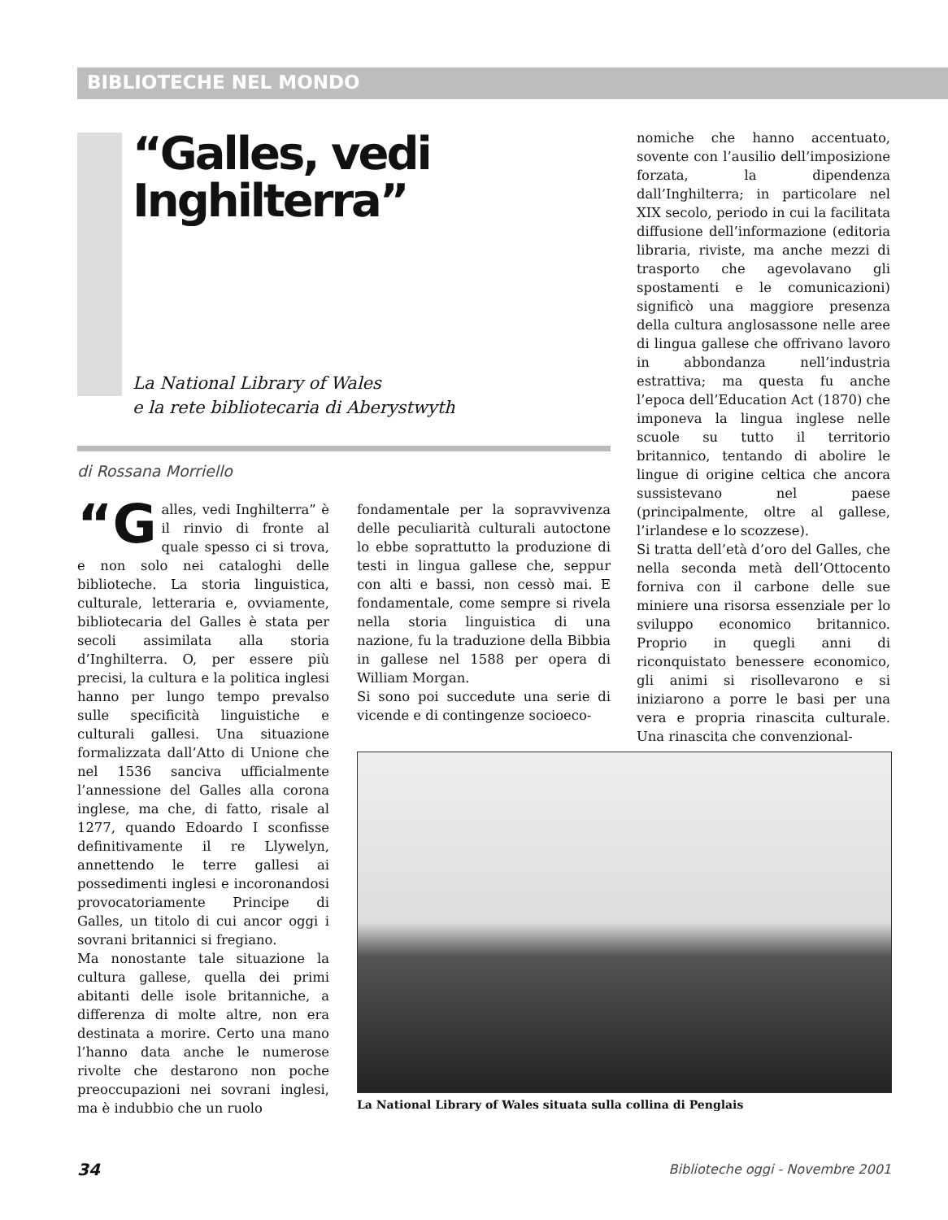BIBLIOTECHE NEL MONDO
“Galles, vedi Inghilterra”
La National Library of Wales
e la rete bibliotecaria di Aberystwyth
di Rossana Morriello
“G alles, vedi Inghilterra” è il rinvio di fronte al quale spesso ci si trova, e non solo nei cataloghi delle biblioteche. La storia linguistica, culturale, letteraria e, ovviamente, bibliotecaria del Galles è stata per secoli assimilata alla storia d’Inghilterra. O, per essere più precisi, la cultura e la politica inglesi hanno per lungo tempo prevalso sulle specificità linguistiche e culturali gallesi. Una situazione formalizzata dall’Atto di Unione che nel 1536 sanciva ufficialmente l’annessione del Galles alla corona inglese, ma che, di fatto, risale al 1277, quando Edoardo I sconfisse definitivamente il re Llywelyn, annettendo le terre gallesi ai possedimenti inglesi e incoronandosi provocatoriamente Principe di Galles, un titolo di cui ancor oggi i sovrani britannici si fregiano.
Ma nonostante tale situazione la cultura gallese, quella dei primi abitanti delle isole britanniche, a differenza di molte altre, non era destinata a morire. Certo una mano l’hanno data anche le numerose rivolte che destarono non poche preoccupazioni nei sovrani inglesi, ma è indubbio che un ruolo
fondamentale per la sopravvivenza delle peculiarità culturali autoctone lo ebbe soprattutto la produzione di testi in lingua gallese che, seppur con alti e bassi, non cessò mai. E fondamentale, come sempre si rivela nella storia linguistica di una nazione, fu la traduzione della Bibbia in gallese nel 1588 per opera di William Morgan.
Si sono poi succedute una serie di vicende e di contingenze socioeco-
nomiche che hanno accentuato, sovente con l’ausilio dell’imposizione forzata, la dipendenza dall’Inghilterra; in particolare nel XIX secolo, periodo in cui la facilitata diffusione dell’informazione (editoria libraria, riviste, ma anche mezzi di trasporto che agevolavano gli spostamenti e le comunicazioni) significò una maggiore presenza della cultura anglosassone nelle aree di lingua gallese che offrivano lavoro in abbondanza nell’industria estrattiva; ma questa fu anche l’epoca dell’Education Act (1870) che imponeva la lingua inglese nelle scuole su tutto il territorio britannico, tentando di abolire le lingue di origine celtica che ancora sussistevano nel paese (principalmente, oltre al gallese, l’irlandese e lo scozzese).
Si tratta dell’età d’oro del Galles, che nella seconda metà dell’Ottocento forniva con il carbone delle sue miniere una risorsa essenziale per lo sviluppo economico britannico. Proprio in quegli anni di riconquistato benessere economico, gli animi si risollevarono e si iniziarono a porre le basi per una vera e propria rinascita culturale. Una rinascita che convenzional-
La National Library of Wales situata sulla collina di Penglais
34
Biblioteche oggi - Novembre 2001